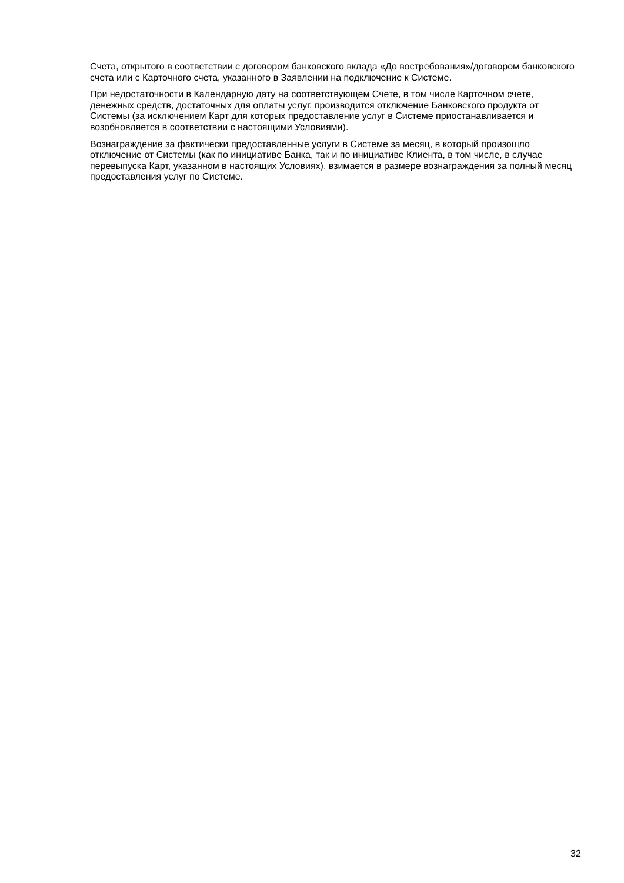Счета, открытого в соответствии с договором банковского вклада «До востребования»/договором банковского счета или с Карточного счета, указанного в Заявлении на подключение к Системе.
При недостаточности в Календарную дату на соответствующем Счете, в том числе Карточном счете, денежных средств, достаточных для оплаты услуг, производится отключение Банковского продукта от Системы (за исключением Карт для которых предоставление услуг в Системе приостанавливается и возобновляется в соответствии с настоящими Условиями).
Вознаграждение за фактически предоставленные услуги в Системе за месяц, в который произошло отключение от Системы (как по инициативе Банка, так и по инициативе Клиента, в том числе, в случае перевыпуска Карт, указанном в настоящих Условиях), взимается в размере вознаграждения за полный месяц предоставления услуг по Системе.
32